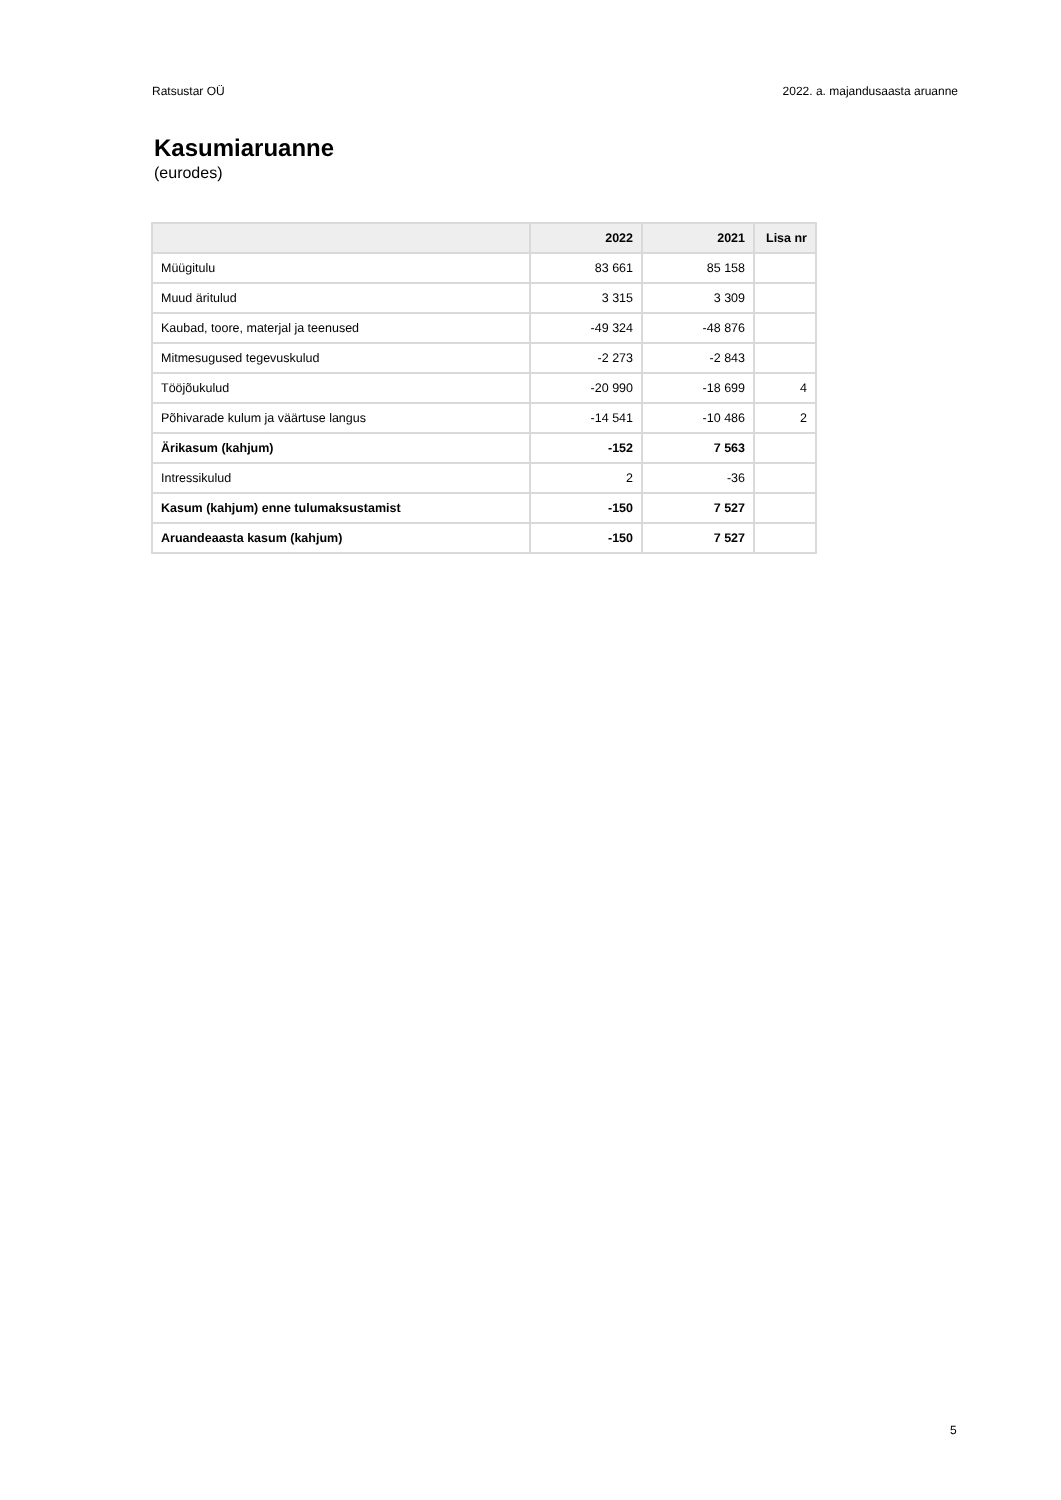Ratsustar OÜ 2022. a. majandusaasta aruanne
Kasumiaruanne
(eurodes)
| | 2022 | 2021 | Lisa nr |
| --- | --- | --- | --- |
| Müügitulu | 83 661 | 85 158 | |
| Muud äritulud | 3 315 | 3 309 | |
| Kaubad, toore, materjal ja teenused | -49 324 | -48 876 | |
| Mitmesugused tegevuskulud | -2 273 | -2 843 | |
| Tööjõukulud | -20 990 | -18 699 | 4 |
| Põhivarade kulum ja väärtuse langus | -14 541 | -10 486 | 2 |
| Ärikasum (kahjum) | -152 | 7 563 | |
| Intressikulud | 2 | -36 | |
| Kasum (kahjum) enne tulumaksustamist | -150 | 7 527 | |
| Aruandeaasta kasum (kahjum) | -150 | 7 527 | |
5